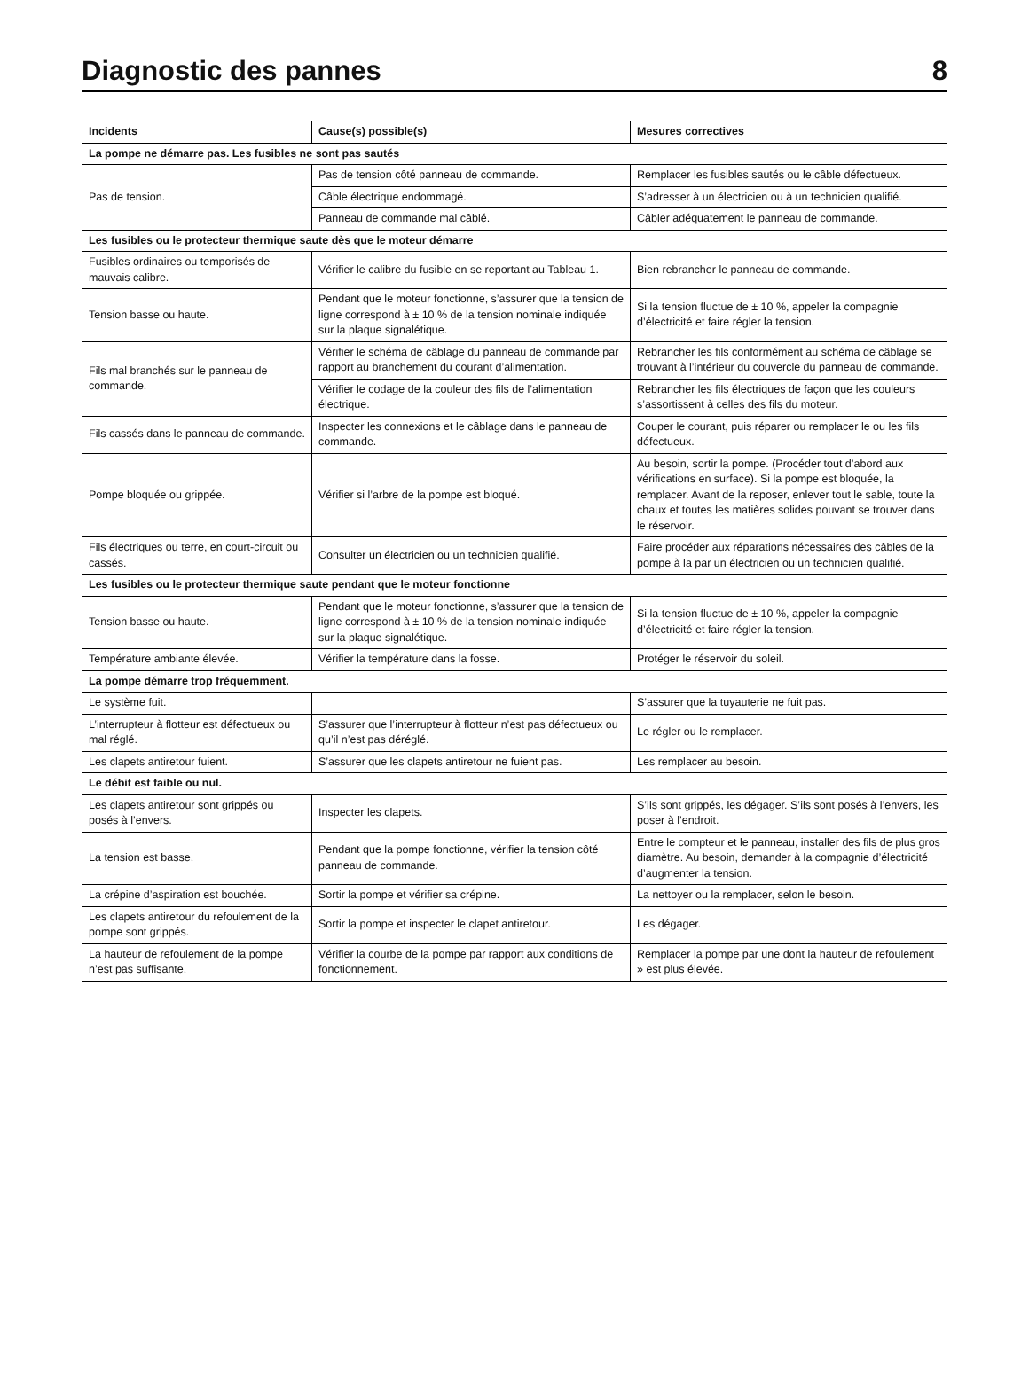Diagnostic des pannes 8
| Incidents | Cause(s) possible(s) | Mesures correctives |
| --- | --- | --- |
| La pompe ne démarre pas. Les fusibles ne sont pas sautés | | |
| Pas de tension. | Pas de tension côté panneau de commande. | Remplacer les fusibles sautés ou le câble défectueux. |
| | Câble électrique endommagé. | S’adresser à un électricien ou à un technicien qualifié. |
| | Panneau de commande mal câblé. | Câbler adéquatement le panneau de commande. |
| Les fusibles ou le protecteur thermique saute dès que le moteur démarre | | |
| Fusibles ordinaires ou temporisés de mauvais calibre. | Vérifier le calibre du fusible en se reportant au Tableau 1. | Bien rebrancher le panneau de commande. |
| Tension basse ou haute. | Pendant que le moteur fonctionne, s’assurer que la tension de ligne correspond à ± 10 % de la tension nominale indiquée sur la plaque signalétique. | Si la tension fluctue de ± 10 %, appeler la compagnie d’électricité et faire régler la tension. |
| Fils mal branchés sur le panneau de commande. | Vérifier le schéma de câblage du panneau de commande par rapport au branchement du courant d’alimentation. | Rebrancher les fils conformément au schéma de câblage se trouvant à l’intérieur du couvercle du panneau de commande. |
| | Vérifier le codage de la couleur des fils de l’alimentation électrique. | Rebrancher les fils électriques de façon que les couleurs s’assortissent à celles des fils du moteur. |
| Fils cassés dans le panneau de commande. | Inspecter les connexions et le câblage dans le panneau de commande. | Couper le courant, puis réparer ou remplacer le ou les fils défectueux. |
| Pompe bloquée ou grippée. | Vérifier si l’arbre de la pompe est bloqué. | Au besoin, sortir la pompe. (Procéder tout d’abord aux vérifications en surface). Si la pompe est bloquée, la remplacer. Avant de la reposer, enlever tout le sable, toute la chaux et toutes les matières solides pouvant se trouver dans le réservoir. |
| Fils électriques ou terre, en court-circuit ou cassés. | Consulter un électricien ou un technicien qualifié. | Faire procéder aux réparations nécessaires des câbles de la pompe à la par un électricien ou un technicien qualifié. |
| Les fusibles ou le protecteur thermique saute pendant que le moteur fonctionne | | |
| Tension basse ou haute. | Pendant que le moteur fonctionne, s’assurer que la tension de ligne correspond à ± 10 % de la tension nominale indiquée sur la plaque signalétique. | Si la tension fluctue de ± 10 %, appeler la compagnie d’électricité et faire régler la tension. |
| Température ambiante élevée. | Vérifier la température dans la fosse. | Protéger le réservoir du soleil. |
| La pompe démarre trop fréquemment. | | |
| Le système fuit. | | S’assurer que la tuyauterie ne fuit pas. |
| L’interrupteur à flotteur est défectueux ou mal réglé. | S’assurer que l’interrupteur à flotteur n’est pas défectueux ou qu’il n’est pas déréglé. | Le régler ou le remplacer. |
| Les clapets antiretour fuient. | S’assurer que les clapets antiretour ne fuient pas. | Les remplacer au besoin. |
| Le débit est faible ou nul. | | |
| Les clapets antiretour sont grippés ou posés à l’envers. | Inspecter les clapets. | S’ils sont grippés, les dégager. S’ils sont posés à l’envers, les poser à l’endroit. |
| La tension est basse. | Pendant que la pompe fonctionne, vérifier la tension côté panneau de commande. | Entre le compteur et le panneau, installer des fils de plus gros diamètre. Au besoin, demander à la compagnie d’électricité d’augmenter la tension. |
| La crépine d’aspiration est bouchée. | Sortir la pompe et vérifier sa crépine. | La nettoyer ou la remplacer, selon le besoin. |
| Les clapets antiretour du refoulement de la pompe sont grippés. | Sortir la pompe et inspecter le clapet antiretour. | Les dégager. |
| La hauteur de refoulement de la pompe n’est pas suffisante. | Vérifier la courbe de la pompe par rapport aux conditions de fonctionnement. | Remplacer la pompe par une dont la hauteur de refoulement » est plus élevée. |